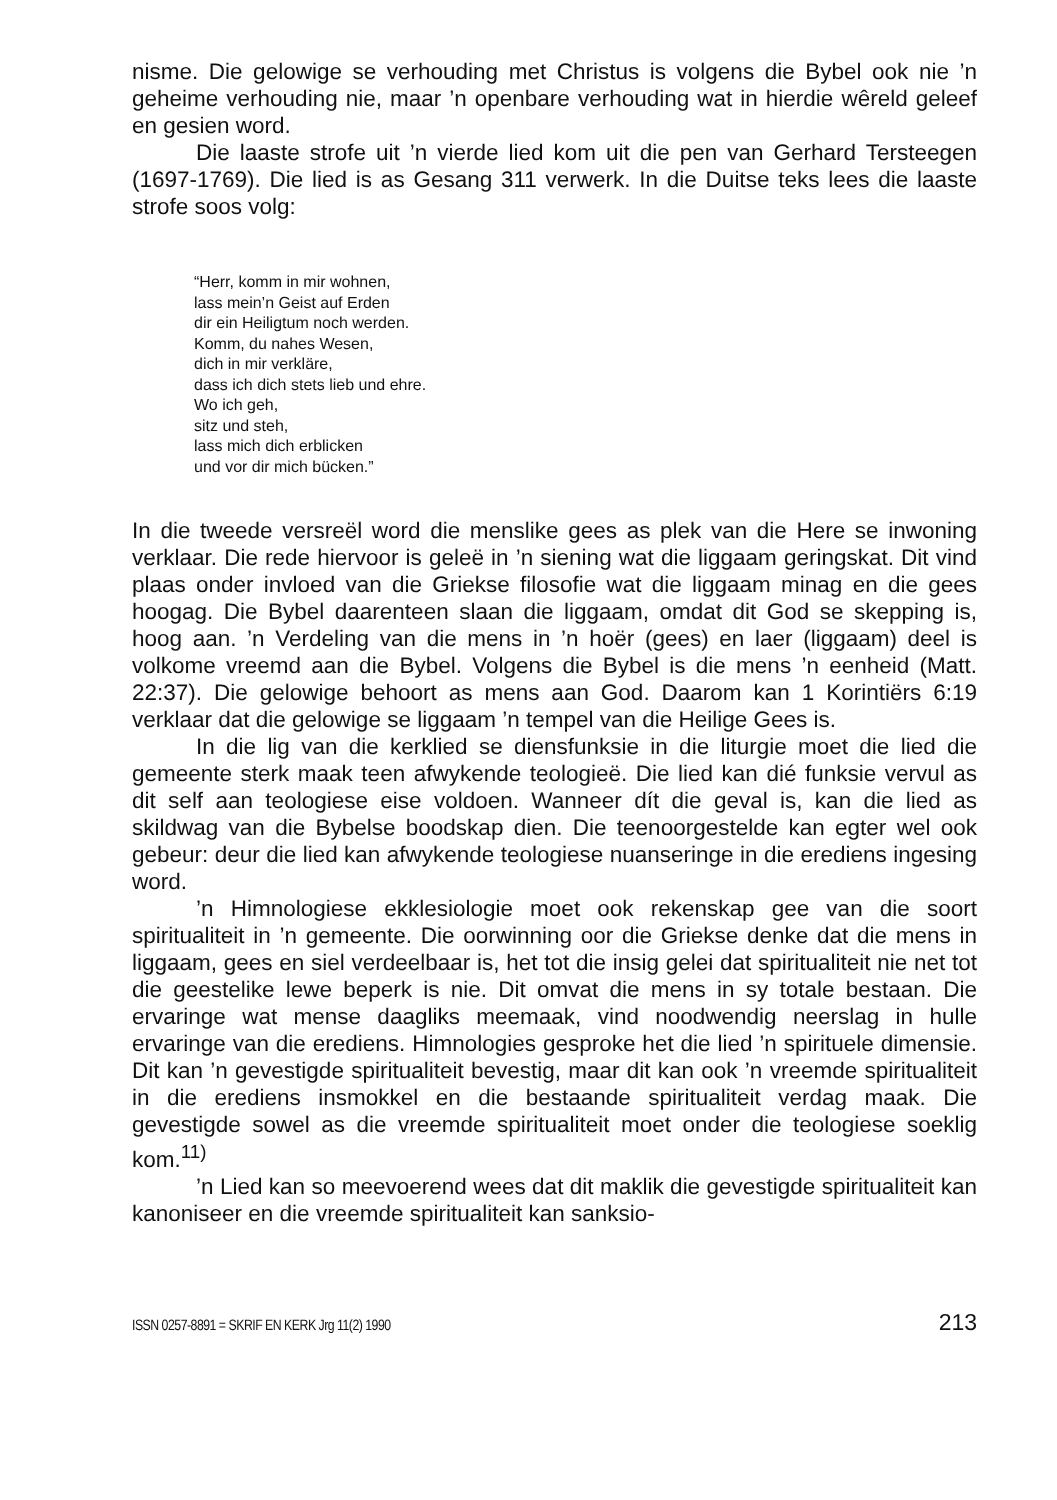nisme. Die gelowige se verhouding met Christus is volgens die Bybel ook nie ’n geheime verhouding nie, maar ’n openbare verhouding wat in hierdie wêreld geleef en gesien word.
Die laaste strofe uit ’n vierde lied kom uit die pen van Gerhard Tersteegen (1697-1769). Die lied is as Gesang 311 verwerk. In die Duitse teks lees die laaste strofe soos volg:
“Herr, komm in mir wohnen,
lass mein’n Geist auf Erden
dir ein Heiligtum noch werden.
Komm, du nahes Wesen,
dich in mir verkläre,
dass ich dich stets lieb und ehre.
Wo ich geh,
sitz und steh,
lass mich dich erblicken
und vor dir mich bücken.”
In die tweede versreël word die menslike gees as plek van die Here se inwoning verklaar. Die rede hiervoor is geleë in ’n siening wat die liggaam geringskat. Dit vind plaas onder invloed van die Griekse filosofie wat die liggaam minag en die gees hoogag. Die Bybel daarenteen slaan die liggaam, omdat dit God se skepping is, hoog aan. ’n Verdeling van die mens in ’n hoër (gees) en laer (liggaam) deel is volkome vreemd aan die Bybel. Volgens die Bybel is die mens ’n eenheid (Matt. 22:37). Die gelowige behoort as mens aan God. Daarom kan 1 Korintiërs 6:19 verklaar dat die gelowige se liggaam ’n tempel van die Heilige Gees is.
In die lig van die kerklied se diensfunksie in die liturgie moet die lied die gemeente sterk maak teen afwykende teologieë. Die lied kan dié funksie vervul as dit self aan teologiese eise voldoen. Wanneer dít die geval is, kan die lied as skildwag van die Bybelse boodskap dien. Die teenoorgestelde kan egter wel ook gebeur: deur die lied kan afwykende teologiese nuanseringe in die erediens ingesing word.
’n Himnologiese ekklesiologie moet ook rekenskap gee van die soort spiritualiteit in ’n gemeente. Die oorwinning oor die Griekse denke dat die mens in liggaam, gees en siel verdeelbaar is, het tot die insig gelei dat spiritualiteit nie net tot die geestelike lewe beperk is nie. Dit omvat die mens in sy totale bestaan. Die ervaringe wat mense daagliks meemaak, vind noodwendig neerslag in hulle ervaringe van die erediens. Himnologies gesproke het die lied ’n spirituele dimensie. Dit kan ’n gevestigde spiritualiteit bevestig, maar dit kan ook ’n vreemde spiritualiteit in die erediens insmokkel en die bestaande spiritualiteit verdag maak. Die gevestigde sowel as die vreemde spiritualiteit moet onder die teologiese soeklig kom.<sup>11)</sup>
’n Lied kan so meevoerend wees dat dit maklik die gevestigde spiritualiteit kan kanoniseer en die vreemde spiritualiteit kan sanksio-
ISSN 0257-8891 = SKRIF EN KERK Jrg 11(2) 1990 213